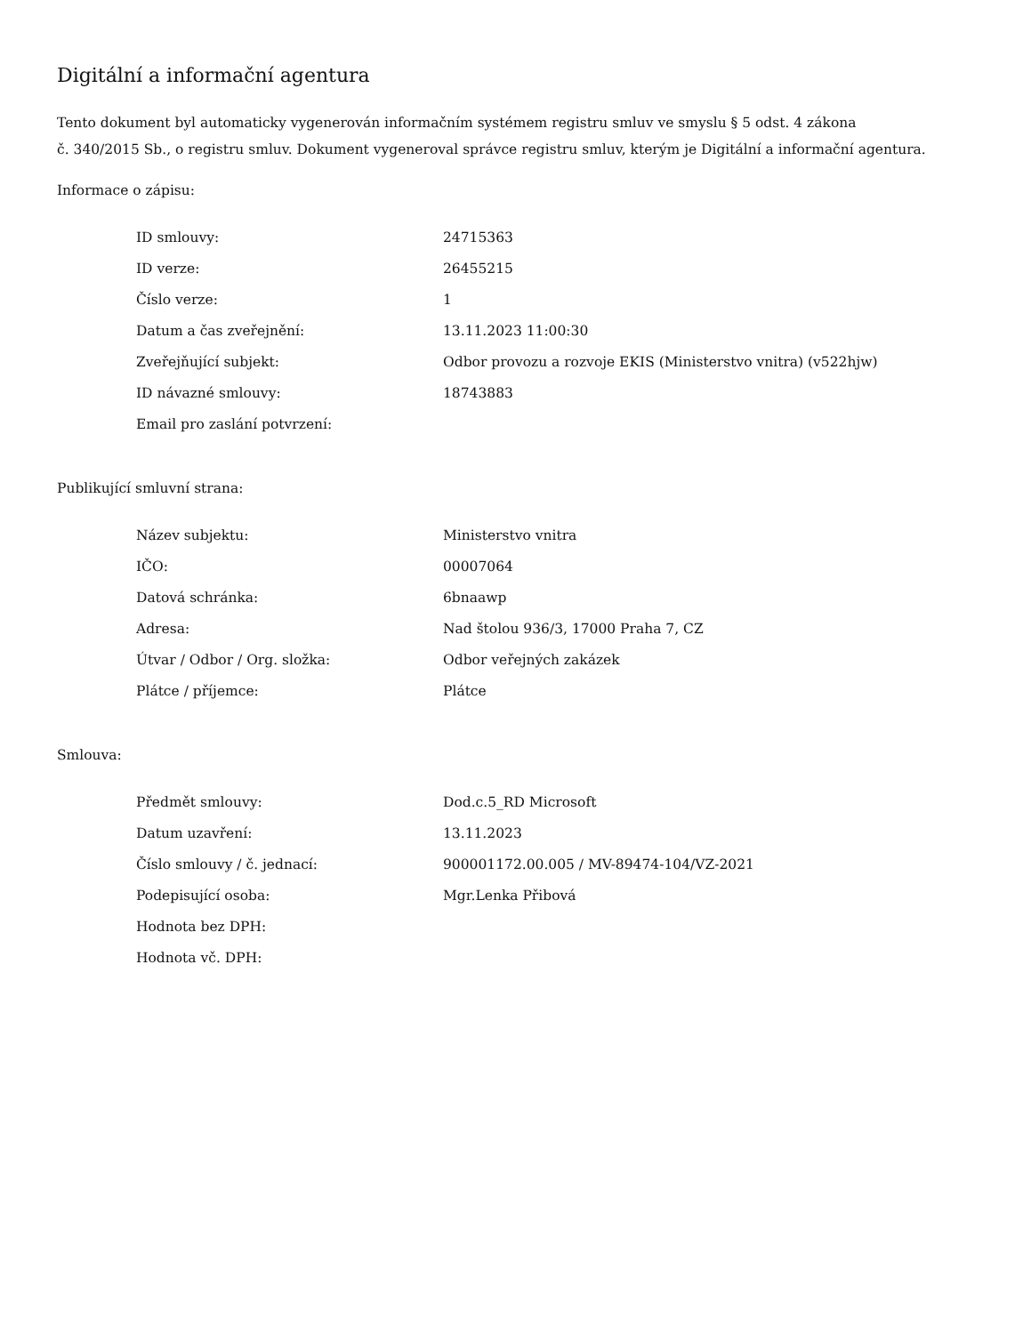Digitální a informační agentura
Tento dokument byl automaticky vygenerován informačním systémem registru smluv ve smyslu § 5 odst. 4 zákona
č. 340/2015 Sb., o registru smluv. Dokument vygeneroval správce registru smluv, kterým je Digitální a informační agentura.
Informace o zápisu:
| ID smlouvy: | 24715363 |
| ID verze: | 26455215 |
| Číslo verze: | 1 |
| Datum a čas zveřejnění: | 13.11.2023 11:00:30 |
| Zveřejňující subjekt: | Odbor provozu a rozvoje EKIS (Ministerstvo vnitra) (v522hjw) |
| ID návazné smlouvy: | 18743883 |
| Email pro zaslání potvrzení: | |
Publikující smluvní strana:
| Název subjektu: | Ministerstvo vnitra |
| IČO: | 00007064 |
| Datová schránka: | 6bnaawp |
| Adresa: | Nad štolou 936/3, 17000 Praha 7, CZ |
| Útvar / Odbor / Org. složka: | Odbor veřejných zakázek |
| Plátce / příjemce: | Plátce |
Smlouva:
| Předmět smlouvy: | Dod.c.5_RD Microsoft |
| Datum uzavření: | 13.11.2023 |
| Číslo smlouvy / č. jednací: | 900001172.00.005 / MV-89474-104/VZ-2021 |
| Podepisující osoba: | Mgr.Lenka Přibová |
| Hodnota bez DPH: | |
| Hodnota vč. DPH: | |